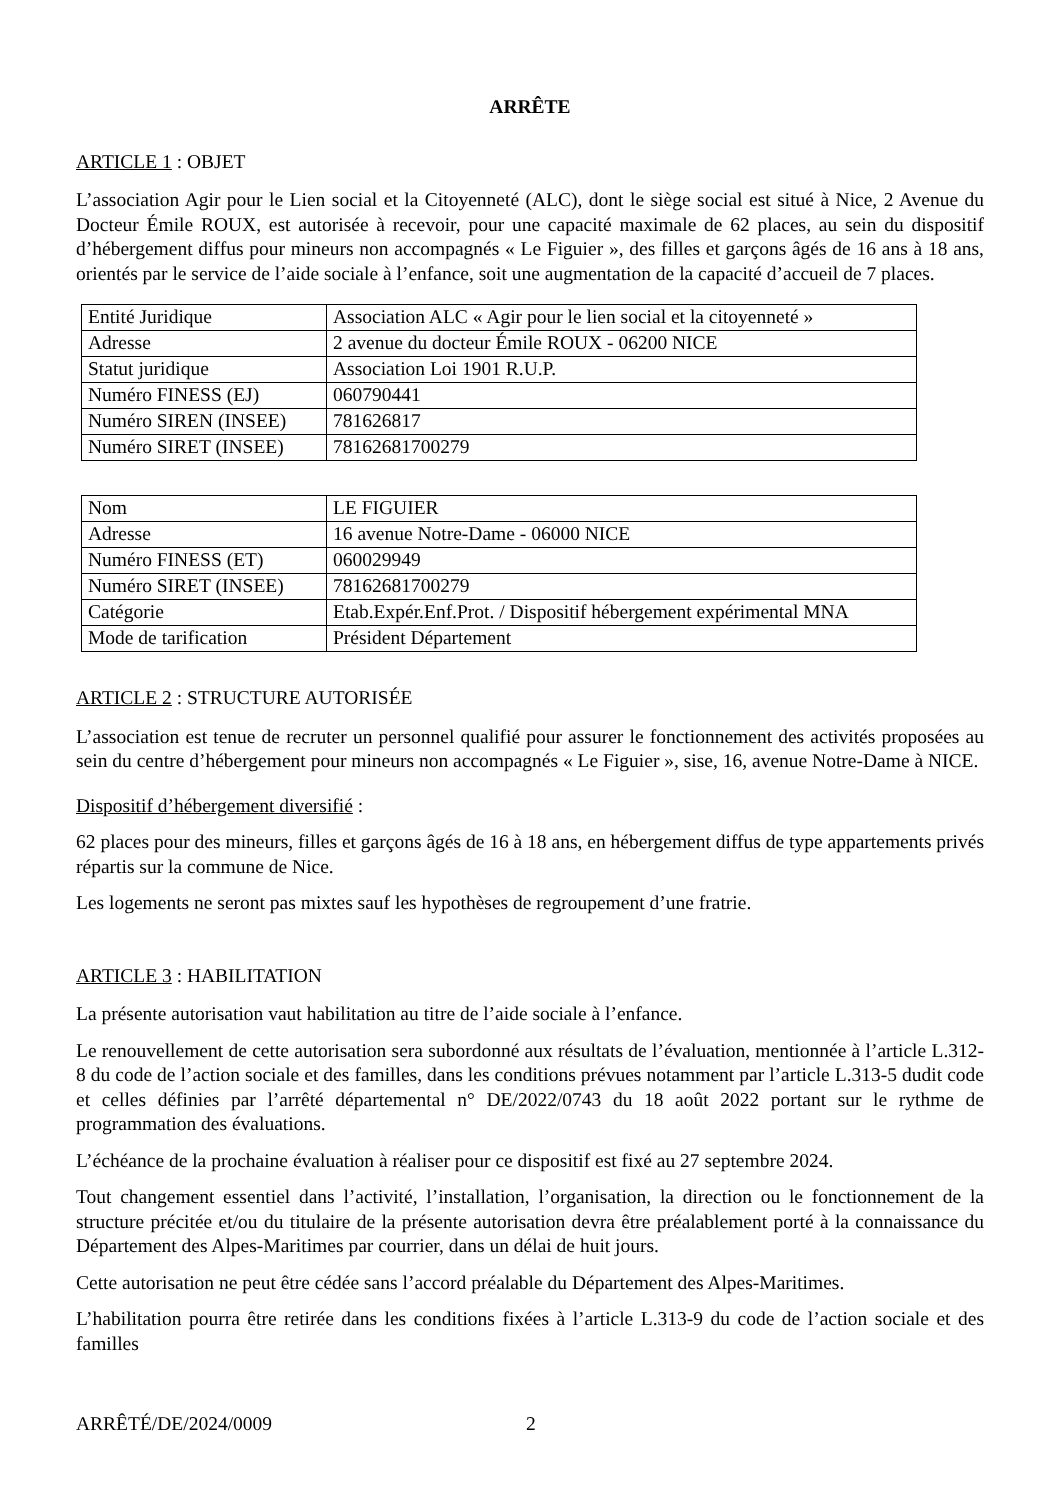ARRÊTE
ARTICLE 1 : OBJET
L’association Agir pour le Lien social et la Citoyenneté (ALC), dont le siège social est situé à Nice, 2 Avenue du Docteur Émile ROUX, est autorisée à recevoir, pour une capacité maximale de 62 places, au sein du dispositif d’hébergement diffus pour mineurs non accompagnés « Le Figuier », des filles et garçons âgés de 16 ans à 18 ans, orientés par le service de l’aide sociale à l’enfance, soit une augmentation de la capacité d’accueil de 7 places.
| Entité Juridique | Association ALC « Agir pour le lien social et la citoyenneté » |
| Adresse | 2 avenue du docteur Émile ROUX - 06200 NICE |
| Statut juridique | Association Loi 1901 R.U.P. |
| Numéro FINESS (EJ) | 060790441 |
| Numéro SIREN (INSEE) | 781626817 |
| Numéro SIRET (INSEE) | 78162681700279 |
| Nom | LE FIGUIER |
| Adresse | 16 avenue Notre-Dame - 06000 NICE |
| Numéro FINESS (ET) | 060029949 |
| Numéro SIRET (INSEE) | 78162681700279 |
| Catégorie | Etab.Expér.Enf.Prot. / Dispositif hébergement expérimental MNA |
| Mode de tarification | Président Département |
ARTICLE 2 : STRUCTURE AUTORISÉE
L’association est tenue de recruter un personnel qualifié pour assurer le fonctionnement des activités proposées au sein du centre d’hébergement pour mineurs non accompagnés « Le Figuier », sise, 16, avenue Notre-Dame à NICE.
Dispositif d’hébergement diversifié :
62 places pour des mineurs, filles et garçons âgés de 16 à 18 ans, en hébergement diffus de type appartements privés répartis sur la commune de Nice.
Les logements ne seront pas mixtes sauf les hypothèses de regroupement d’une fratrie.
ARTICLE 3 : HABILITATION
La présente autorisation vaut habilitation au titre de l’aide sociale à l’enfance.
Le renouvellement de cette autorisation sera subordonné aux résultats de l’évaluation, mentionnée à l’article L.312-8 du code de l’action sociale et des familles, dans les conditions prévues notamment par l’article L.313-5 dudit code et celles définies par l’arrêté départemental n° DE/2022/0743 du 18 août 2022 portant sur le rythme de programmation des évaluations.
L’échéance de la prochaine évaluation à réaliser pour ce dispositif est fixé au 27 septembre 2024.
Tout changement essentiel dans l’activité, l’installation, l’organisation, la direction ou le fonctionnement de la structure précitée et/ou du titulaire de la présente autorisation devra être préalablement porté à la connaissance du Département des Alpes-Maritimes par courrier, dans un délai de huit jours.
Cette autorisation ne peut être cédée sans l’accord préalable du Département des Alpes-Maritimes.
L’habilitation pourra être retirée dans les conditions fixées à l’article L.313-9 du code de l’action sociale et des familles
ARRÊTÉ/DE/2024/0009 2